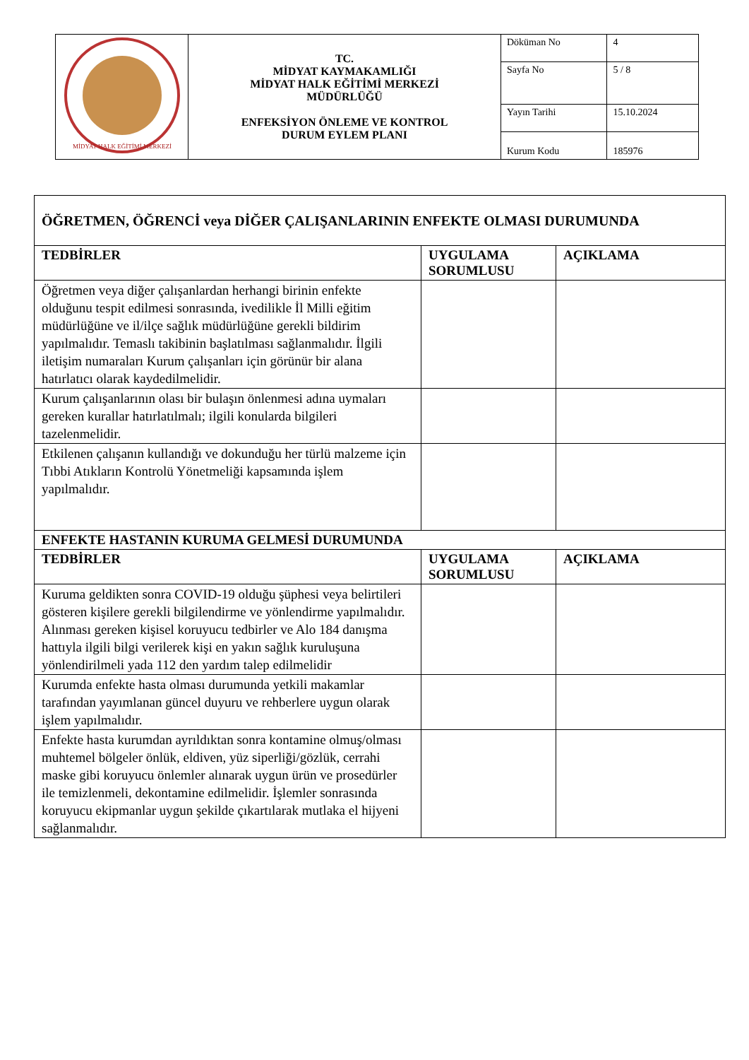| MİDYAT HALK EĞİTİMİ MERKEZİ | TC. MİDYAT KAYMAKAMLIĞI MİDYAT HALK EĞİTİMİ MERKEZİ MÜDÜRLÜĞÜ ENFEKSİYON ÖNLEME VE KONTROL DURUM EYLEM PLANI | Döküman No | 4 |
| | | Sayfa No | 5 / 8 |
| | | Yayın Tarihi | 15.10.2024 |
| | | Kurum Kodu | 185976 |
| ÖĞRETMEN, ÖĞRENCİ veya DİĞER ÇALIŞANLARININ ENFEKTE OLMASI DURUMUNDA | | |
| --- | --- | --- |
| TEDBİRLER | UYGULAMA SORUMLUSU | AÇIKLAMA |
| Öğretmen veya diğer çalışanlardan herhangi birinin enfekte olduğunu tespit edilmesi sonrasında, ivedilikle İl Milli eğitim müdürlüğüne ve il/ilçe sağlık müdürlüğüne gerekli bildirim yapılmalıdır. Temaslı takibinin başlatılması sağlanmalıdır. İlgili iletişim numaraları Kurum çalışanları için görünür bir alana hatırlatıcı olarak kaydedilmelidir. | | |
| Kurum çalışanlarının olası bir bulaşın önlenmesi adına uymaları gereken kurallar hatırlatılmalı; ilgili konularda bilgileri tazelenmelidir. | | |
| Etkilenen çalışanın kullandığı ve dokunduğu her türlü malzeme için Tıbbi Atıkların Kontrolü Yönetmeliği kapsamında işlem yapılmalıdır. | | |
| ENFEKTE HASTANIN KURUMA GELMESİ DURUMUNDA | | |
| TEDBİRLER | UYGULAMA SORUMLUSU | AÇIKLAMA |
| Kuruma geldikten sonra COVID-19 olduğu şüphesi veya belirtileri gösteren kişilere gerekli bilgilendirme ve yönlendirme yapılmalıdır. Alınması gereken kişisel koruyucu tedbirler ve Alo 184 danışma hattıyla ilgili bilgi verilerek kişi en yakın sağlık kuruluşuna yönlendirilmeli yada 112 den yardım talep edilmelidir | | |
| Kurumda enfekte hasta olması durumunda yetkili makamlar tarafından yayımlanan güncel duyuru ve rehberlere uygun olarak işlem yapılmalıdır. | | |
| Enfekte hasta kurumdan ayrıldıktan sonra kontamine olmuş/olması muhtemel bölgeler önlük, eldiven, yüz siperliği/gözlük, cerrahi maske gibi koruyucu önlemler alınarak uygun ürün ve prosedürler ile temizlenmeli, dekontamine edilmelidir. İşlemler sonrasında koruyucu ekipmanlar uygun şekilde çıkartılarak mutlaka el hijyeni sağlanmalıdır. | | |